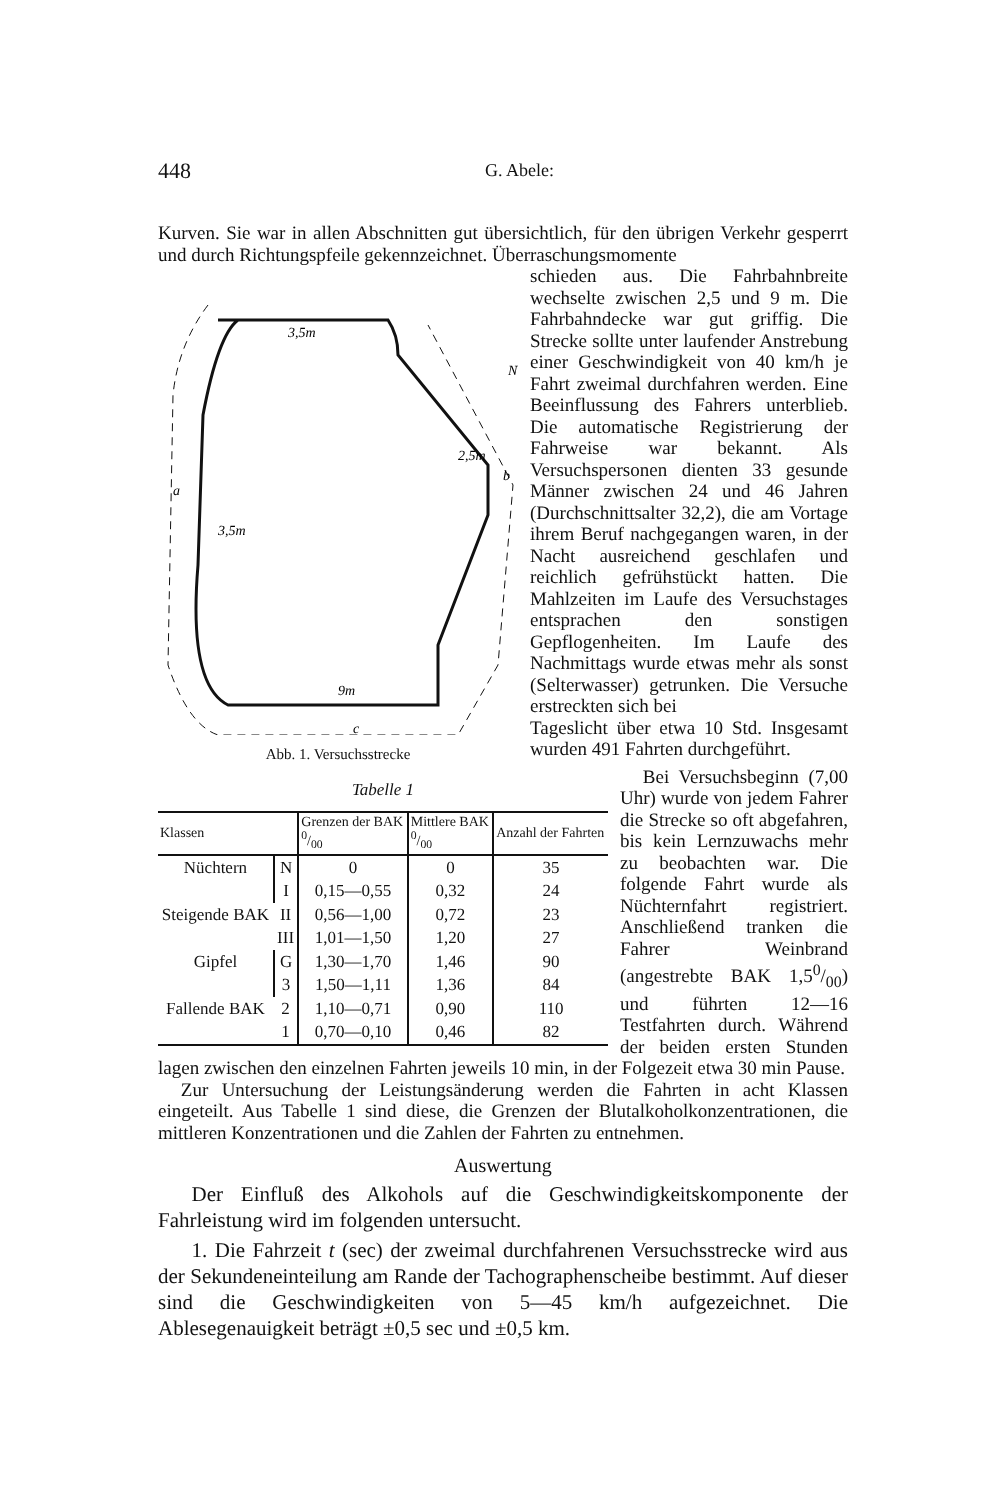448 G. Abele:
Kurven. Sie war in allen Abschnitten gut übersichtlich, für den übrigen Verkehr gesperrt und durch Richtungspfeile gekennzeichnet. Überraschungsmomente
3,5m
3,5m
2,5m
9m
a
b
c
N
Abb. 1. Versuchsstrecke
schieden aus. Die Fahrbahnbreite wechselte zwischen 2,5 und 9 m. Die Fahrbahndecke war gut griffig. Die Strecke sollte unter laufender Anstrebung einer Geschwindigkeit von 40 km/h je Fahrt zweimal durchfahren werden. Eine Beeinflussung des Fahrers unterblieb. Die automatische Registrierung der Fahrweise war bekannt. Als Versuchspersonen dienten 33 gesunde Männer zwischen 24 und 46 Jahren (Durchschnittsalter 32,2), die am Vortage ihrem Beruf nachgegangen waren, in der Nacht ausreichend geschlafen und reichlich gefrühstückt hatten. Die Mahlzeiten im Laufe des Versuchstages entsprachen den sonstigen Gepflogenheiten. Im Laufe des Nachmittags wurde etwas mehr als sonst (Selterwasser) getrunken. Die Versuche erstreckten sich bei
Tabelle 1
| Klassen | | Grenzen der BAK 0/00 | Mittlere BAK 0/00 | Anzahl der Fahrten |
| --- | --- | --- | --- | --- |
| Nüchtern | N | 0 | 0 | 35 |
| Steigende BAK | I | 0,15—0,55 | 0,32 | 24 |
| | II | 0,56—1,00 | 0,72 | 23 |
| | III | 1,01—1,50 | 1,20 | 27 |
| Gipfel | G | 1,30—1,70 | 1,46 | 90 |
| Fallende BAK | 3 | 1,50—1,11 | 1,36 | 84 |
| | 2 | 1,10—0,71 | 0,90 | 110 |
| | 1 | 0,70—0,10 | 0,46 | 82 |
Tageslicht über etwa 10 Std. Insgesamt wurden 491 Fahrten durchgeführt.
Bei Versuchsbeginn (7,00 Uhr) wurde von jedem Fahrer die Strecke so oft abgefahren, bis kein Lernzuwachs mehr zu beobachten war. Die folgende Fahrt wurde als Nüchternfahrt registriert. Anschließend tranken die Fahrer Weinbrand (angestrebte BAK 1,50/00) und führten 12—16 Testfahrten durch. Während der beiden ersten Stunden lagen zwischen den einzelnen Fahrten jeweils 10 min, in der Folgezeit etwa 30 min Pause.
Zur Untersuchung der Leistungsänderung werden die Fahrten in acht Klassen eingeteilt. Aus Tabelle 1 sind diese, die Grenzen der Blutalkoholkonzentrationen, die mittleren Konzentrationen und die Zahlen der Fahrten zu entnehmen.
Auswertung
Der Einfluß des Alkohols auf die Geschwindigkeitskomponente der Fahrleistung wird im folgenden untersucht.
1. Die Fahrzeit t (sec) der zweimal durchfahrenen Versuchsstrecke wird aus der Sekundeneinteilung am Rande der Tachographenscheibe bestimmt. Auf dieser sind die Geschwindigkeiten von 5—45 km/h aufgezeichnet. Die Ablesegenauigkeit beträgt ±0,5 sec und ±0,5 km.